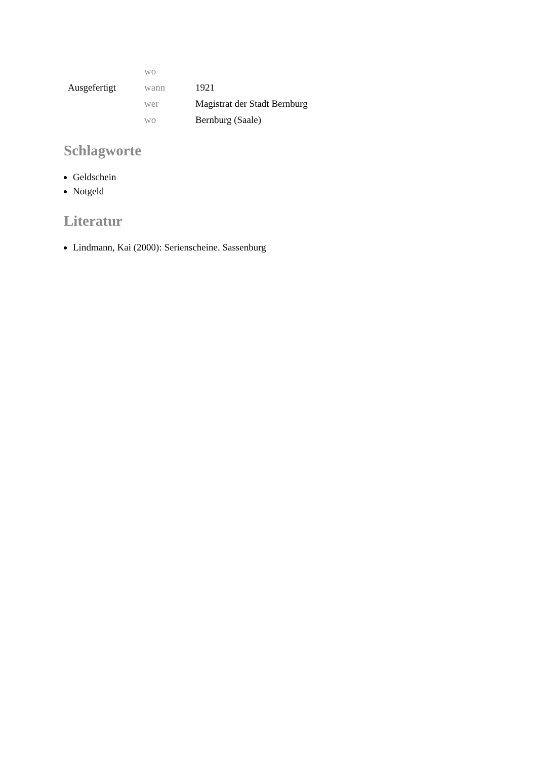| | wo | |
| Ausgefertigt | wann | 1921 |
| | wer | Magistrat der Stadt Bernburg |
| | wo | Bernburg (Saale) |
Schlagworte
Geldschein
Notgeld
Literatur
Lindmann, Kai (2000): Serienscheine. Sassenburg